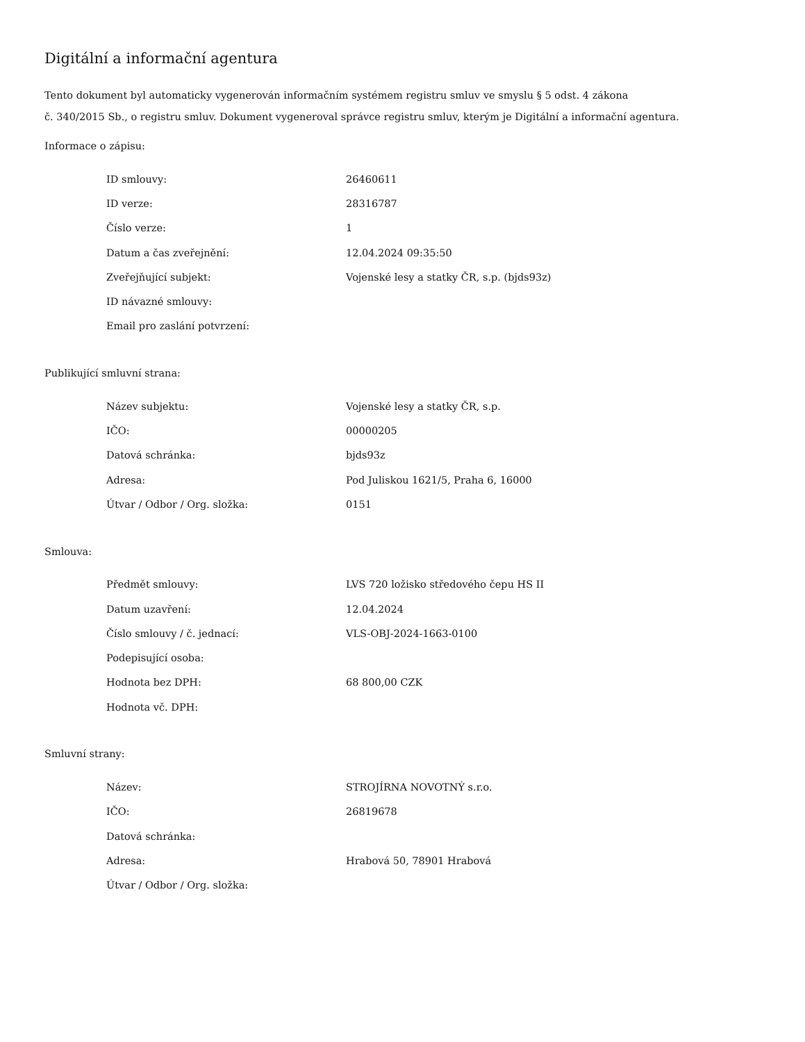Digitální a informační agentura
Tento dokument byl automaticky vygenerován informačním systémem registru smluv ve smyslu § 5 odst. 4 zákona
č. 340/2015 Sb., o registru smluv. Dokument vygeneroval správce registru smluv, kterým je Digitální a informační agentura.
Informace o zápisu:
| ID smlouvy: | 26460611 |
| ID verze: | 28316787 |
| Číslo verze: | 1 |
| Datum a čas zveřejnění: | 12.04.2024 09:35:50 |
| Zveřejňující subjekt: | Vojenské lesy a statky ČR, s.p. (bjds93z) |
| ID návazné smlouvy: | |
| Email pro zaslání potvrzení: | |
Publikující smluvní strana:
| Název subjektu: | Vojenské lesy a statky ČR, s.p. |
| IČO: | 00000205 |
| Datová schránka: | bjds93z |
| Adresa: | Pod Juliskou 1621/5, Praha 6, 16000 |
| Útvar / Odbor / Org. složka: | 0151 |
Smlouva:
| Předmět smlouvy: | LVS 720 ložisko středového čepu HS II |
| Datum uzavření: | 12.04.2024 |
| Číslo smlouvy / č. jednací: | VLS-OBJ-2024-1663-0100 |
| Podepisující osoba: | |
| Hodnota bez DPH: | 68 800,00 CZK |
| Hodnota vč. DPH: | |
Smluvní strany:
| Název: | STROJÍRNA NOVOTNÝ s.r.o. |
| IČO: | 26819678 |
| Datová schránka: | |
| Adresa: | Hrabová 50, 78901 Hrabová |
| Útvar / Odbor / Org. složka: | |